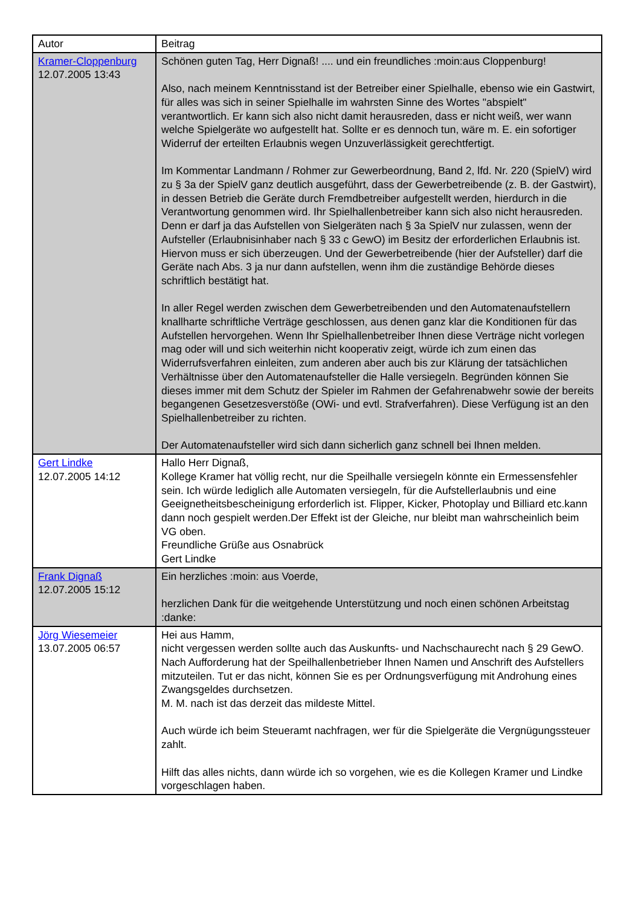| Autor | Beitrag |
| Kramer-Cloppenburg 12.07.2005 13:43 | Schönen guten Tag, Herr Dignaß! .... und ein freundliches :moin:aus Cloppenburg! Also, nach meinem Kenntnisstand ist der Betreiber einer Spielhalle, ebenso wie ein Gastwirt, für alles was sich in seiner Spielhalle im wahrsten Sinne des Wortes "abspielt" verantwortlich. Er kann sich also nicht damit herausreden, dass er nicht weiß, wer wann welche Spielgeräte wo aufgestellt hat. Sollte er es dennoch tun, wäre m. E. ein sofortiger Widerruf der erteilten Erlaubnis wegen Unzuverlässigkeit gerechtfertigt. Im Kommentar Landmann / Rohmer zur Gewerbeordnung, Band 2, lfd. Nr. 220 (SpielV) wird zu § 3a der SpielV ganz deutlich ausgeführt, dass der Gewerbetreibende (z. B. der Gastwirt), in dessen Betrieb die Geräte durch Fremdbetreiber aufgestellt werden, hierdurch in die Verantwortung genommen wird. Ihr Spielhallenbetreiber kann sich also nicht herausreden. Denn er darf ja das Aufstellen von Sielgeräten nach § 3a SpielV nur zulassen, wenn der Aufsteller (Erlaubnisinhaber nach § 33 c GewO) im Besitz der erforderlichen Erlaubnis ist. Hiervon muss er sich überzeugen. Und der Gewerbetreibende (hier der Aufsteller) darf die Geräte nach Abs. 3 ja nur dann aufstellen, wenn ihm die zuständige Behörde dieses schriftlich bestätigt hat. In aller Regel werden zwischen dem Gewerbetreibenden und den Automatenaufstellern knallharte schriftliche Verträge geschlossen, aus denen ganz klar die Konditionen für das Aufstellen hervorgehen. Wenn Ihr Spielhallenbetreiber Ihnen diese Verträge nicht vorlegen mag oder will und sich weiterhin nicht kooperativ zeigt, würde ich zum einen das Widerrufsverfahren einleiten, zum anderen aber auch bis zur Klärung der tatsächlichen Verhältnisse über den Automatenaufsteller die Halle versiegeln. Begründen können Sie dieses immer mit dem Schutz der Spieler im Rahmen der Gefahrenabwehr sowie der bereits begangenen Gesetzesverstöße (OWi- und evtl. Strafverfahren). Diese Verfügung ist an den Spielhallenbetreiber zu richten. Der Automatenaufsteller wird sich dann sicherlich ganz schnell bei Ihnen melden. |
| Gert Lindke 12.07.2005 14:12 | Hallo Herr Dignaß, Kollege Kramer hat völlig recht, nur die Speilhalle versiegeln könnte ein Ermessensfehler sein. Ich würde lediglich alle Automaten versiegeln, für die Aufstellerlaubnis und eine Geeignetheitsbescheinigung erforderlich ist. Flipper, Kicker, Photoplay und Billiard etc.kann dann noch gespielt werden.Der Effekt ist der Gleiche, nur bleibt man wahrscheinlich beim VG oben. Freundliche Grüße aus Osnabrück Gert Lindke |
| Frank Dignaß 12.07.2005 15:12 | Ein herzliches :moin: aus Voerde, herzlichen Dank für die weitgehende Unterstützung und noch einen schönen Arbeitstag :danke: |
| Jörg Wiesemeier 13.07.2005 06:57 | Hei aus Hamm, nicht vergessen werden sollte auch das Auskunfts- und Nachschaurecht nach § 29 GewO. Nach Aufforderung hat der Speilhallenbetrieber Ihnen Namen und Anschrift des Aufstellers mitzuteilen. Tut er das nicht, können Sie es per Ordnungsverfügung mit Androhung eines Zwangsgeldes durchsetzen. M. M. nach ist das derzeit das mildeste Mittel. Auch würde ich beim Steueramt nachfragen, wer für die Spielgeräte die Vergnügungssteuer zahlt. Hilft das alles nichts, dann würde ich so vorgehen, wie es die Kollegen Kramer und Lindke vorgeschlagen haben. |